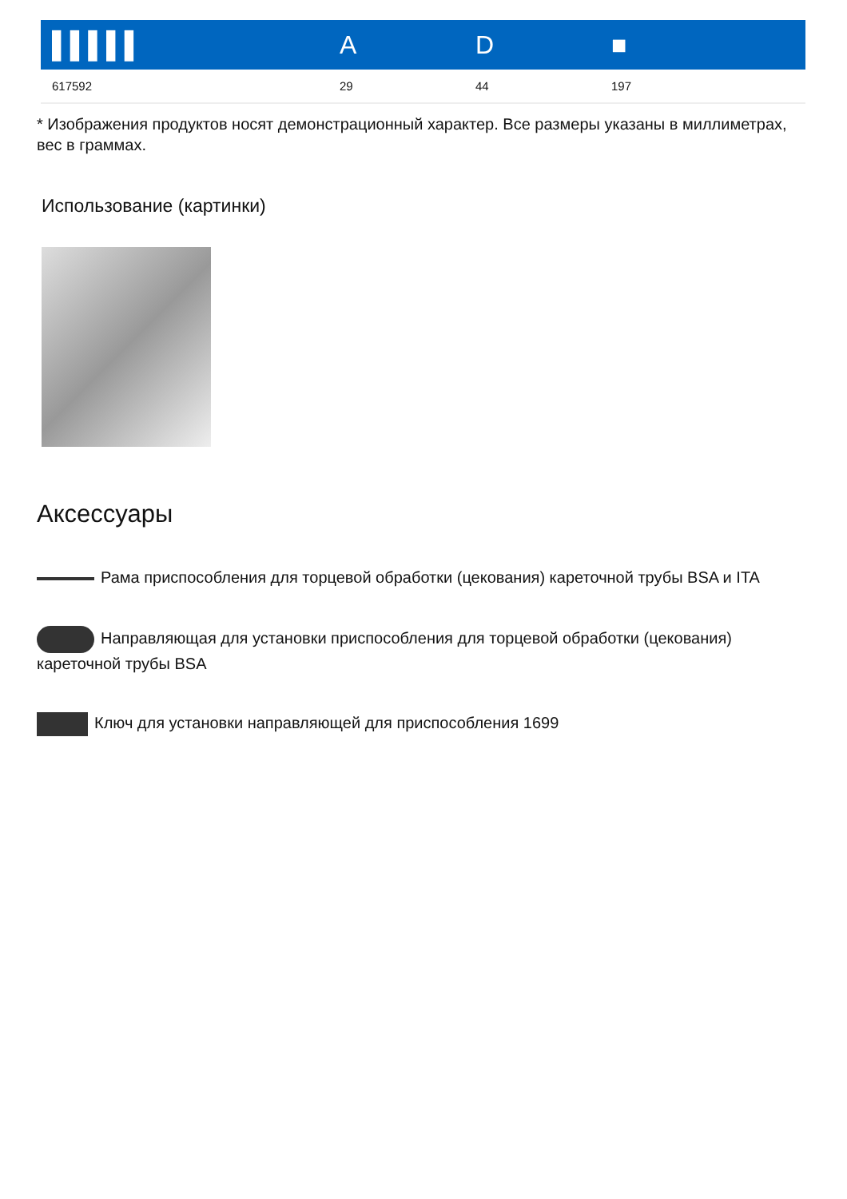| ▌▌▌▌▌ | A | D | ■ |
| --- | --- | --- | --- |
| 617592 | 29 | 44 | 197 |
* Изображения продуктов носят демонстрационный характер. Все размеры указаны в миллиметрах, вес в граммах.
Использование (картинки)
Аксессуары
Рама приспособления для торцевой обработки (цекования) кареточной трубы BSA и ITA
Направляющая для установки приспособления для торцевой обработки (цекования) кареточной трубы BSA
Ключ для установки направляющей для приспособления 1699